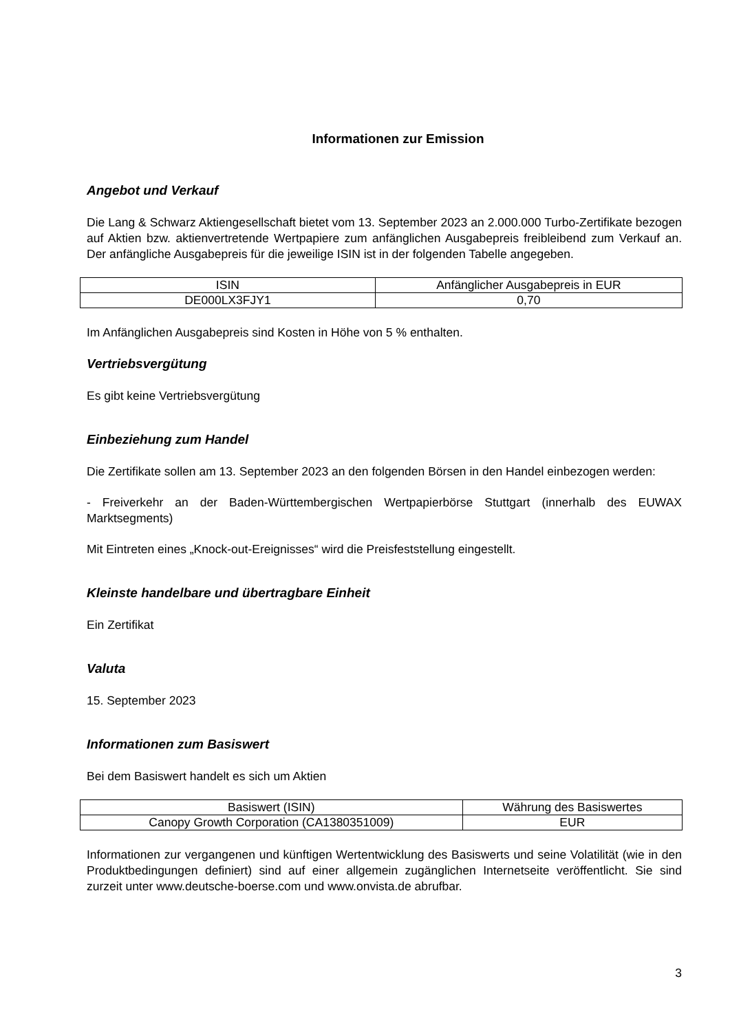Informationen zur Emission
Angebot und Verkauf
Die Lang & Schwarz Aktiengesellschaft bietet vom 13. September 2023 an 2.000.000 Turbo-Zertifikate bezogen auf Aktien bzw. aktienvertretende Wertpapiere zum anfänglichen Ausgabepreis freibleibend zum Verkauf an. Der anfängliche Ausgabepreis für die jeweilige ISIN ist in der folgenden Tabelle angegeben.
| ISIN | Anfänglicher Ausgabepreis in EUR |
| --- | --- |
| DE000LX3FJY1 | 0,70 |
Im Anfänglichen Ausgabepreis sind Kosten in Höhe von 5 % enthalten.
Vertriebsvergütung
Es gibt keine Vertriebsvergütung
Einbeziehung zum Handel
Die Zertifikate sollen am 13. September 2023 an den folgenden Börsen in den Handel einbezogen werden:
- Freiverkehr an der Baden-Württembergischen Wertpapierbörse Stuttgart (innerhalb des EUWAX Marktsegments)
Mit Eintreten eines „Knock-out-Ereignisses“ wird die Preisfeststellung eingestellt.
Kleinste handelbare und übertragbare Einheit
Ein Zertifikat
Valuta
15. September 2023
Informationen zum Basiswert
Bei dem Basiswert handelt es sich um Aktien
| Basiswert (ISIN) | Währung des Basiswertes |
| --- | --- |
| Canopy Growth Corporation (CA1380351009) | EUR |
Informationen zur vergangenen und künftigen Wertentwicklung des Basiswerts und seine Volatilität (wie in den Produktbedingungen definiert) sind auf einer allgemein zugänglichen Internetseite veröffentlicht. Sie sind zurzeit unter www.deutsche-boerse.com und www.onvista.de abrufbar.
3